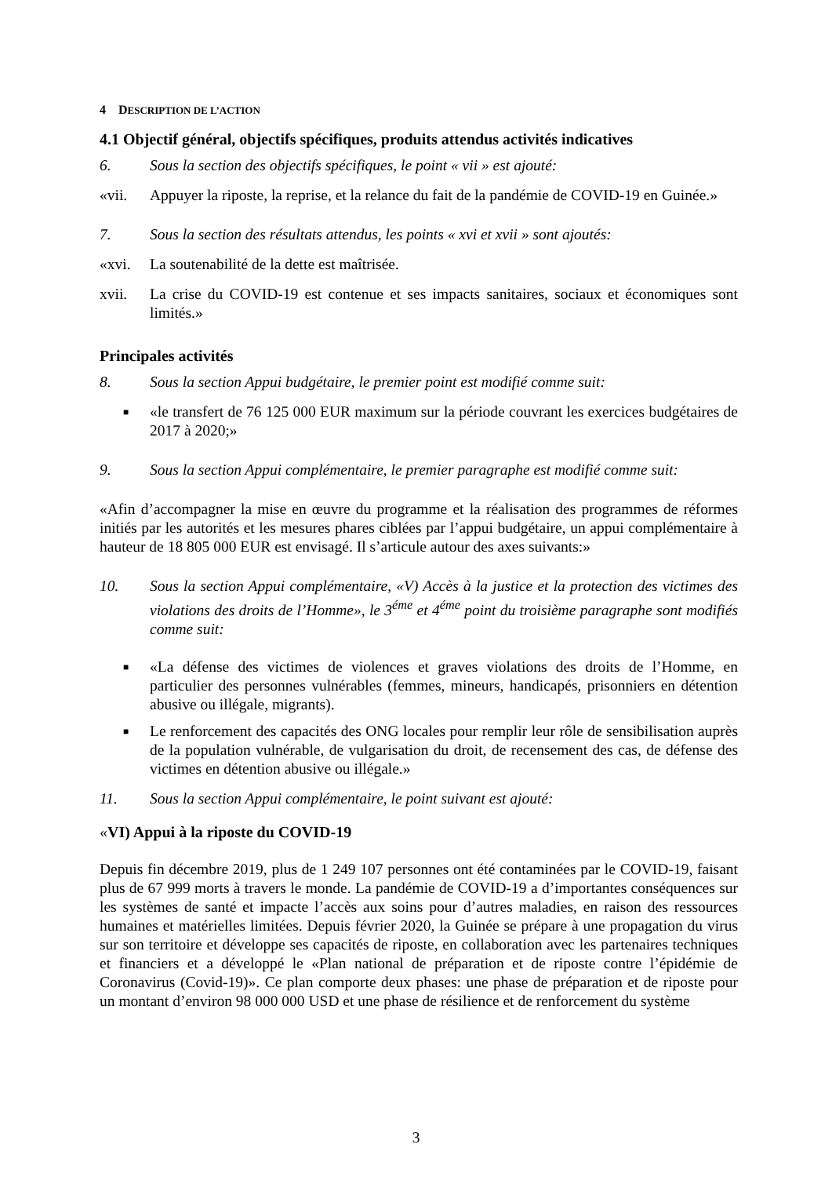4 DESCRIPTION DE L’ACTION
4.1 Objectif général, objectifs spécifiques, produits attendus activités indicatives
6. Sous la section des objectifs spécifiques, le point « vii » est ajouté:
«vii. Appuyer la riposte, la reprise, et la relance du fait de la pandémie de COVID-19 en Guinée.»
7. Sous la section des résultats attendus, les points « xvi et xvii » sont ajoutés:
«xvi. La soutenabilité de la dette est maîtrisée.
xvii. La crise du COVID-19 est contenue et ses impacts sanitaires, sociaux et économiques sont limités.»
Principales activités
8. Sous la section Appui budgétaire, le premier point est modifié comme suit:
■ «le transfert de 76 125 000 EUR maximum sur la période couvrant les exercices budgétaires de 2017 à 2020;»
9. Sous la section Appui complémentaire, le premier paragraphe est modifié comme suit:
«Afin d’accompagner la mise en œuvre du programme et la réalisation des programmes de réformes initiés par les autorités et les mesures phares ciblées par l’appui budgétaire, un appui complémentaire à hauteur de 18 805 000 EUR est envisagé. Il s’articule autour des axes suivants:»
10. Sous la section Appui complémentaire, «V) Accès à la justice et la protection des victimes des violations des droits de l’Homme», le 3<sup>éme</sup> et 4<sup>éme</sup> point du troisième paragraphe sont modifiés comme suit:
■ «La défense des victimes de violences et graves violations des droits de l’Homme, en particulier des personnes vulnérables (femmes, mineurs, handicapés, prisonniers en détention abusive ou illégale, migrants).
■ Le renforcement des capacités des ONG locales pour remplir leur rôle de sensibilisation auprès de la population vulnérable, de vulgarisation du droit, de recensement des cas, de défense des victimes en détention abusive ou illégale.»
11. Sous la section Appui complémentaire, le point suivant est ajouté:
«VI) Appui à la riposte du COVID-19
Depuis fin décembre 2019, plus de 1 249 107 personnes ont été contaminées par le COVID-19, faisant plus de 67 999 morts à travers le monde. La pandémie de COVID-19 a d’importantes conséquences sur les systèmes de santé et impacte l’accès aux soins pour d’autres maladies, en raison des ressources humaines et matérielles limitées. Depuis février 2020, la Guinée se prépare à une propagation du virus sur son territoire et développe ses capacités de riposte, en collaboration avec les partenaires techniques et financiers et a développé le «Plan national de préparation et de riposte contre l’épidémie de Coronavirus (Covid-19)». Ce plan comporte deux phases: une phase de préparation et de riposte pour un montant d’environ 98 000 000 USD et une phase de résilience et de renforcement du système
3